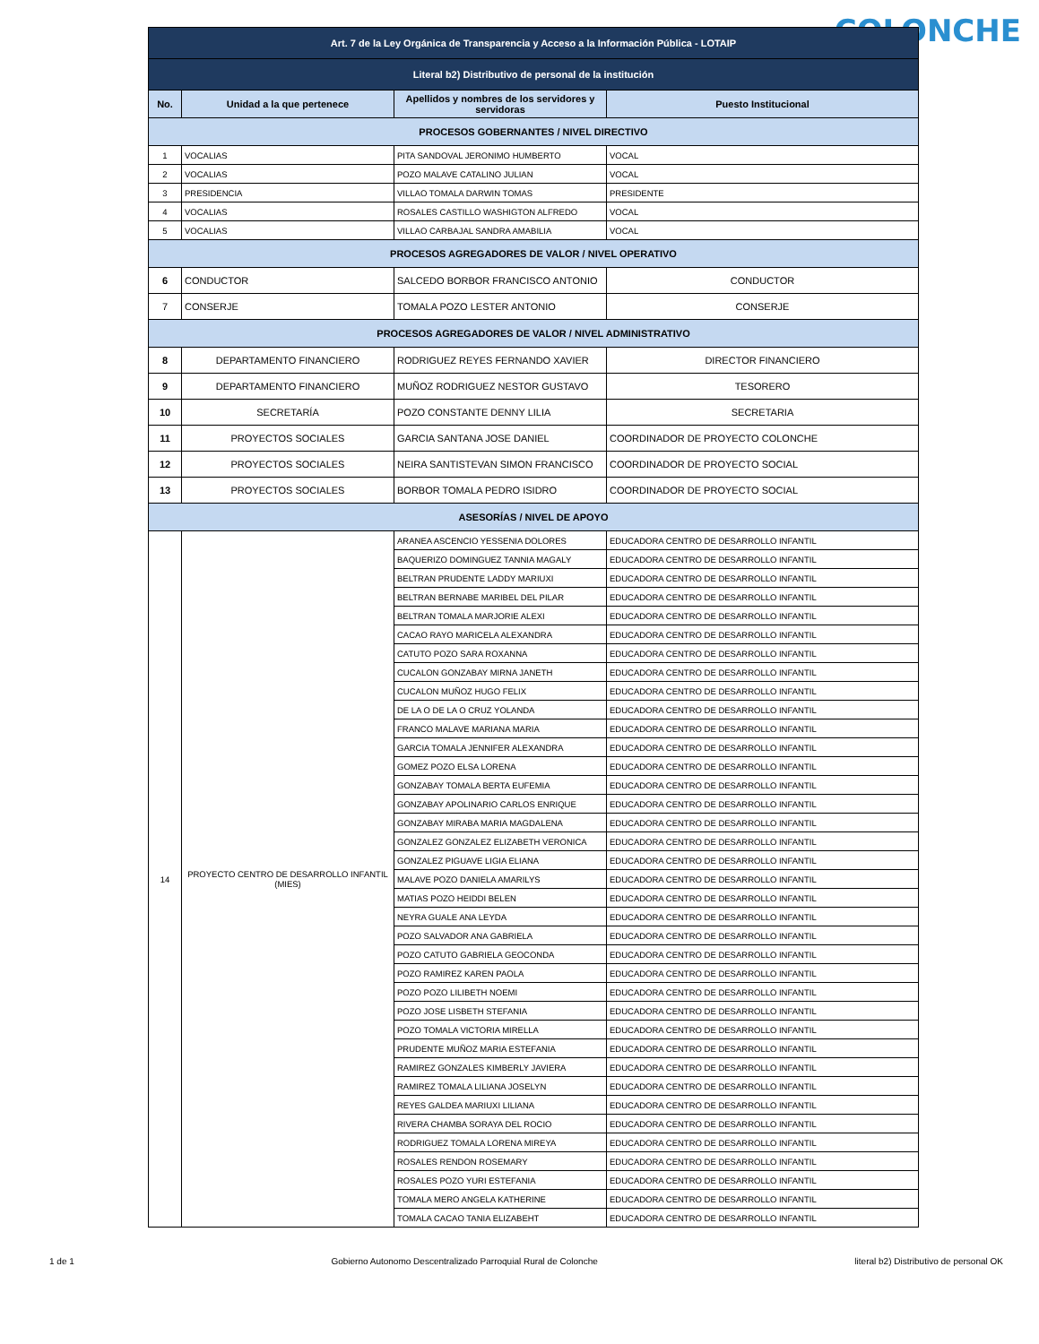COLONCHE
| Art. 7 de la Ley Orgánica de Transparencia y Acceso a la Información Pública - LOTAIP | | | |
| Literal b2) Distributivo de personal de la institución | | | |
| No. | Unidad a la que pertenece | Apellidos y nombres de los servidores y servidoras | Puesto Institucional |
| PROCESOS GOBERNANTES / NIVEL DIRECTIVO | | | |
| 1 | VOCALIAS | PITA SANDOVAL JERONIMO HUMBERTO | VOCAL |
| 2 | VOCALIAS | POZO MALAVE CATALINO JULIAN | VOCAL |
| 3 | PRESIDENCIA | VILLAO TOMALA DARWIN TOMAS | PRESIDENTE |
| 4 | VOCALIAS | ROSALES CASTILLO WASHIGTON ALFREDO | VOCAL |
| 5 | VOCALIAS | VILLAO CARBAJAL SANDRA AMABILIA | VOCAL |
| PROCESOS AGREGADORES DE VALOR / NIVEL OPERATIVO | | | |
| 6 | CONDUCTOR | SALCEDO BORBOR FRANCISCO ANTONIO | CONDUCTOR |
| 7 | CONSERJE | TOMALA POZO LESTER ANTONIO | CONSERJE |
| PROCESOS AGREGADORES DE VALOR / NIVEL ADMINISTRATIVO | | | |
| 8 | DEPARTAMENTO FINANCIERO | RODRIGUEZ REYES FERNANDO XAVIER | DIRECTOR FINANCIERO |
| 9 | DEPARTAMENTO FINANCIERO | MUÑOZ RODRIGUEZ NESTOR GUSTAVO | TESORERO |
| 10 | SECRETARÍA | POZO CONSTANTE DENNY LILIA | SECRETARIA |
| 11 | PROYECTOS SOCIALES | GARCIA SANTANA JOSE DANIEL | COORDINADOR DE PROYECTO COLONCHE |
| 12 | PROYECTOS SOCIALES | NEIRA SANTISTEVAN SIMON FRANCISCO | COORDINADOR DE PROYECTO SOCIAL |
| 13 | PROYECTOS SOCIALES | BORBOR TOMALA PEDRO ISIDRO | COORDINADOR DE PROYECTO SOCIAL |
| ASESORÍAS / NIVEL DE APOYO | | | |
| 14 | PROYECTO CENTRO DE DESARROLLO INFANTIL (MIES) | ARANEA ASCENCIO YESSENIA DOLORES | EDUCADORA CENTRO DE DESARROLLO INFANTIL |
| | | BAQUERIZO DOMINGUEZ TANNIA MAGALY | EDUCADORA CENTRO DE DESARROLLO INFANTIL |
| | | BELTRAN PRUDENTE LADDY MARIUXI | EDUCADORA CENTRO DE DESARROLLO INFANTIL |
| | | BELTRAN BERNABE MARIBEL DEL PILAR | EDUCADORA CENTRO DE DESARROLLO INFANTIL |
| | | BELTRAN TOMALA MARJORIE ALEXI | EDUCADORA CENTRO DE DESARROLLO INFANTIL |
| | | CACAO RAYO MARICELA ALEXANDRA | EDUCADORA CENTRO DE DESARROLLO INFANTIL |
| | | CATUTO POZO SARA ROXANNA | EDUCADORA CENTRO DE DESARROLLO INFANTIL |
| | | CUCALON GONZABAY MIRNA JANETH | EDUCADORA CENTRO DE DESARROLLO INFANTIL |
| | | CUCALON MUÑOZ HUGO FELIX | EDUCADORA CENTRO DE DESARROLLO INFANTIL |
| | | DE LA O DE LA O CRUZ YOLANDA | EDUCADORA CENTRO DE DESARROLLO INFANTIL |
| | | FRANCO MALAVE MARIANA MARIA | EDUCADORA CENTRO DE DESARROLLO INFANTIL |
| | | GARCIA TOMALA JENNIFER ALEXANDRA | EDUCADORA CENTRO DE DESARROLLO INFANTIL |
| | | GOMEZ POZO ELSA LORENA | EDUCADORA CENTRO DE DESARROLLO INFANTIL |
| | | GONZABAY TOMALA BERTA EUFEMIA | EDUCADORA CENTRO DE DESARROLLO INFANTIL |
| | | GONZABAY APOLINARIO CARLOS ENRIQUE | EDUCADORA CENTRO DE DESARROLLO INFANTIL |
| | | GONZABAY MIRABA MARIA MAGDALENA | EDUCADORA CENTRO DE DESARROLLO INFANTIL |
| | | GONZALEZ GONZALEZ ELIZABETH VERONICA | EDUCADORA CENTRO DE DESARROLLO INFANTIL |
| | | GONZALEZ PIGUAVE LIGIA ELIANA | EDUCADORA CENTRO DE DESARROLLO INFANTIL |
| | | MALAVE POZO DANIELA AMARILYS | EDUCADORA CENTRO DE DESARROLLO INFANTIL |
| | | MATIAS POZO HEIDDI BELEN | EDUCADORA CENTRO DE DESARROLLO INFANTIL |
| | | NEYRA GUALE ANA LEYDA | EDUCADORA CENTRO DE DESARROLLO INFANTIL |
| | | POZO SALVADOR ANA GABRIELA | EDUCADORA CENTRO DE DESARROLLO INFANTIL |
| | | POZO CATUTO GABRIELA GEOCONDA | EDUCADORA CENTRO DE DESARROLLO INFANTIL |
| | | POZO RAMIREZ KAREN PAOLA | EDUCADORA CENTRO DE DESARROLLO INFANTIL |
| | | POZO POZO LILIBETH NOEMI | EDUCADORA CENTRO DE DESARROLLO INFANTIL |
| | | POZO JOSE LISBETH STEFANIA | EDUCADORA CENTRO DE DESARROLLO INFANTIL |
| | | POZO TOMALA VICTORIA MIRELLA | EDUCADORA CENTRO DE DESARROLLO INFANTIL |
| | | PRUDENTE MUÑOZ MARIA ESTEFANIA | EDUCADORA CENTRO DE DESARROLLO INFANTIL |
| | | RAMIREZ GONZALES KIMBERLY JAVIERA | EDUCADORA CENTRO DE DESARROLLO INFANTIL |
| | | RAMIREZ TOMALA LILIANA JOSELYN | EDUCADORA CENTRO DE DESARROLLO INFANTIL |
| | | REYES GALDEA MARIUXI LILIANA | EDUCADORA CENTRO DE DESARROLLO INFANTIL |
| | | RIVERA CHAMBA SORAYA DEL ROCIO | EDUCADORA CENTRO DE DESARROLLO INFANTIL |
| | | RODRIGUEZ TOMALA LORENA MIREYA | EDUCADORA CENTRO DE DESARROLLO INFANTIL |
| | | ROSALES RENDON ROSEMARY | EDUCADORA CENTRO DE DESARROLLO INFANTIL |
| | | ROSALES POZO YURI ESTEFANIA | EDUCADORA CENTRO DE DESARROLLO INFANTIL |
| | | TOMALA MERO ANGELA KATHERINE | EDUCADORA CENTRO DE DESARROLLO INFANTIL |
| | | TOMALA CACAO TANIA ELIZABEHT | EDUCADORA CENTRO DE DESARROLLO INFANTIL |
1 de 1 Gobierno Autonomo Descentralizado Parroquial Rural de Colonche literal b2) Distributivo de personal OK